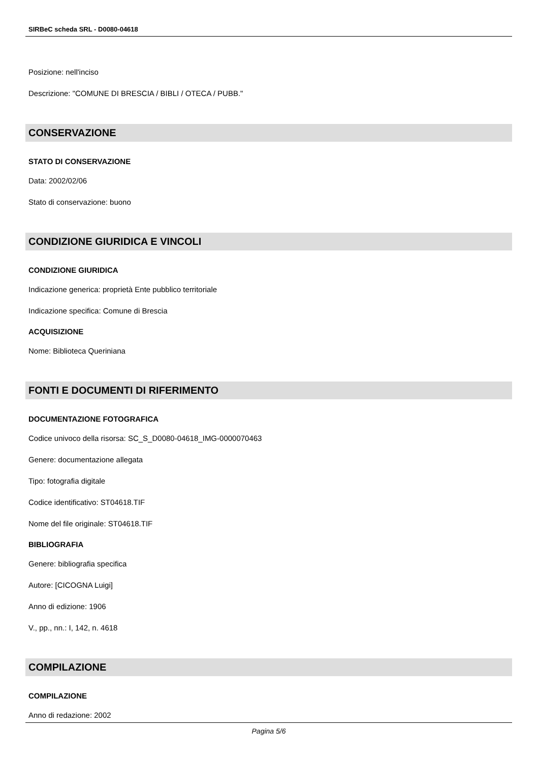SIRBeC scheda SRL - D0080-04618
Posizione: nell'inciso
Descrizione: "COMUNE DI BRESCIA / BIBLI / OTECA / PUBB."
CONSERVAZIONE
STATO DI CONSERVAZIONE
Data: 2002/02/06
Stato di conservazione: buono
CONDIZIONE GIURIDICA E VINCOLI
CONDIZIONE GIURIDICA
Indicazione generica: proprietà Ente pubblico territoriale
Indicazione specifica: Comune di Brescia
ACQUISIZIONE
Nome: Biblioteca Queriniana
FONTI E DOCUMENTI DI RIFERIMENTO
DOCUMENTAZIONE FOTOGRAFICA
Codice univoco della risorsa: SC_S_D0080-04618_IMG-0000070463
Genere: documentazione allegata
Tipo: fotografia digitale
Codice identificativo: ST04618.TIF
Nome del file originale: ST04618.TIF
BIBLIOGRAFIA
Genere: bibliografia specifica
Autore: [CICOGNA Luigi]
Anno di edizione: 1906
V., pp., nn.: I, 142, n. 4618
COMPILAZIONE
COMPILAZIONE
Anno di redazione: 2002
Pagina 5/6